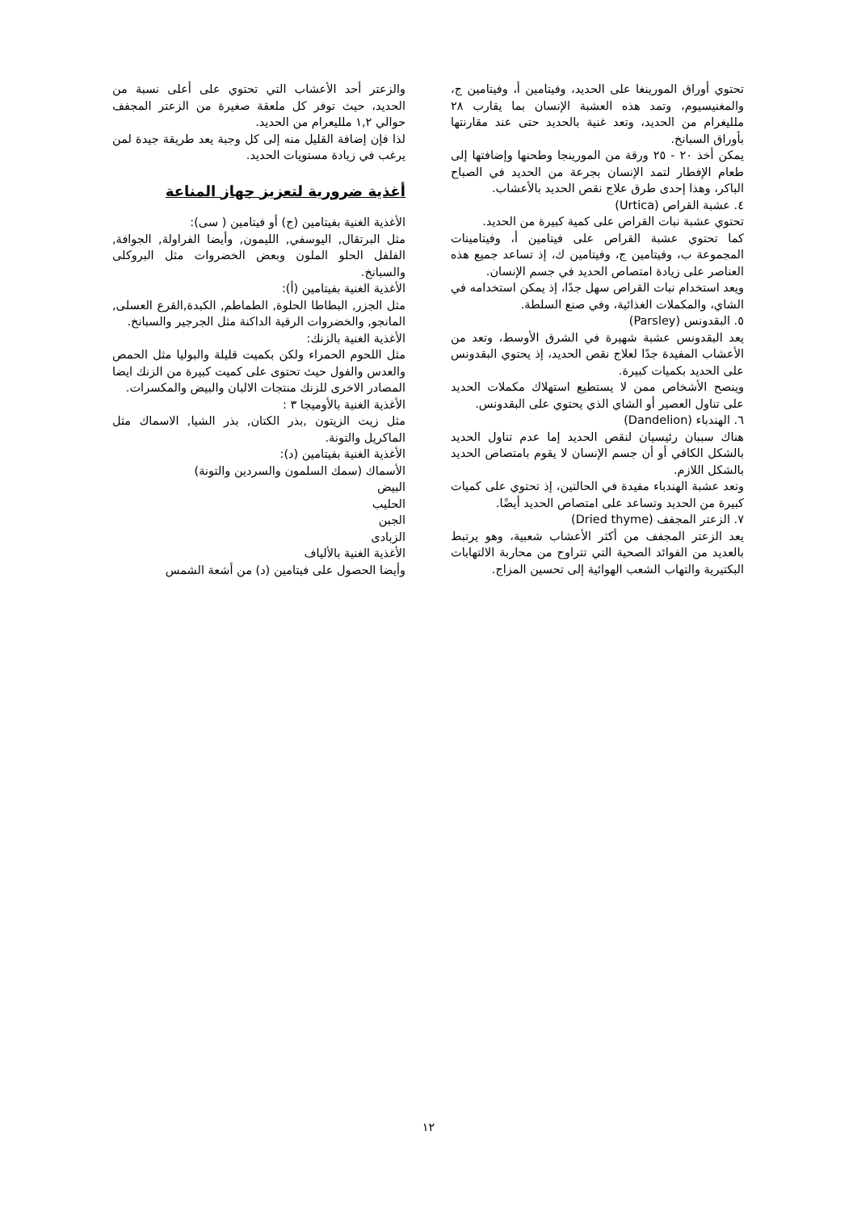تحتوي أوراق المورينغا على الحديد، وفيتامين أ، وفيتامين ج، والمغنيسيوم، وتمد هذه العشبة الإنسان بما يقارب ٢٨ ملليغرام من الحديد، وتعد غنية بالحديد حتى عند مقارنتها بأوراق السبانخ.
يمكن أخذ ٢٠ - ٢٥ ورقة من المورينجا وطحنها وإضافتها إلى طعام الإفطار لتمد الإنسان بجرعة من الحديد في الصباح الباكر، وهذا إحدى طرق علاج نقص الحديد بالأعشاب.
٤. عشبة القراص (Urtica)
تحتوي عشبة نبات القراص على كمية كبيرة من الحديد.
كما تحتوي عشبة القراص على فيتامين أ، وفيتامينات المجموعة ب، وفيتامين ج، وفيتامين ك، إذ تساعد جميع هذه العناصر على زيادة امتصاص الحديد في جسم الإنسان.
ويعد استخدام نبات القراص سهل جدًا، إذ يمكن استخدامه في الشاي، والمكملات الغذائية، وفي صنع السلطة.
٥. البقدونس (Parsley)
يعد البقدونس عشبة شهيرة في الشرق الأوسط، وتعد من الأعشاب المفيدة جدًا لعلاج نقص الحديد، إذ يحتوي البقدونس على الحديد بكميات كبيرة.
وينصح الأشخاص ممن لا يستطيع استهلاك مكملات الحديد على تناول العصير أو الشاي الذي يحتوي على البقدونس.
٦. الهندباء (Dandelion)
هناك سببان رئيسيان لنقص الحديد إما عدم تناول الحديد بالشكل الكافي أو أن جسم الإنسان لا يقوم بامتصاص الحديد بالشكل اللازم.
وتعد عشبة الهندباء مفيدة في الحالتين، إذ تحتوي على كميات كبيرة من الحديد وتساعد على امتصاص الحديد أيضًا.
٧. الزعتر المجفف (Dried thyme)
يعد الزعتر المجفف من أكثر الأعشاب شعبية، وهو يرتبط بالعديد من الفوائد الصحية التي تتراوح من محاربة الالتهابات البكتيرية والتهاب الشعب الهوائية إلى تحسين المزاج.
والزعتر أحد الأعشاب التي تحتوي على أعلى نسبة من الحديد، حيث توفر كل ملعقة صغيرة من الزعتر المجفف حوالي ١,٢ ملليعرام من الحديد.
لذا فإن إضافة القليل منه إلى كل وجبة يعد طريقة جيدة لمن يرغب في زيادة مستويات الحديد.
أغذية ضرورية لتعزيز جهاز المناعة
الأغذية الغنية بفيتامين (ج) أو فيتامين ( سى):
مثل البرتقال, اليوسفي, الليمون, وأيضا الفراولة, الجوافة, الفلفل الحلو الملون وبعض الخضروات مثل البروكلى والسبانخ.
الأغذية الغنية بفيتامين (أ):
مثل الجزر, البطاطا الحلوة, الطماطم, الكبدة,القرع العسلى, المانجو, والخضروات الرقية الداكنة مثل الجرجير والسبانخ.
الأغذية الغنية بالزنك:
مثل اللحوم الحمراء ولكن بكميت قليلة والبوليا مثل الحمص والعدس والفول حيث تحتوى على كميت كبيرة من الزنك ايضا المصادر الاخرى للزنك منتجات الالبان والبيض والمكسرات.
الأغذية الغنية بالأوميجا ٣ :
مثل زيت الزيتون ,بذر الكتان, بذر الشيا, الاسماك مثل الماكريل والتونة.
الأغذية الغنية بفيتامين (د):
الأسماك (سمك السلمون والسردين والتونة)
البيض
الحليب
الجبن
الزبادى
الأغذية الغنية بالألياف
وأيضا الحصول على فيتامين (د) من أشعة الشمس
١٢